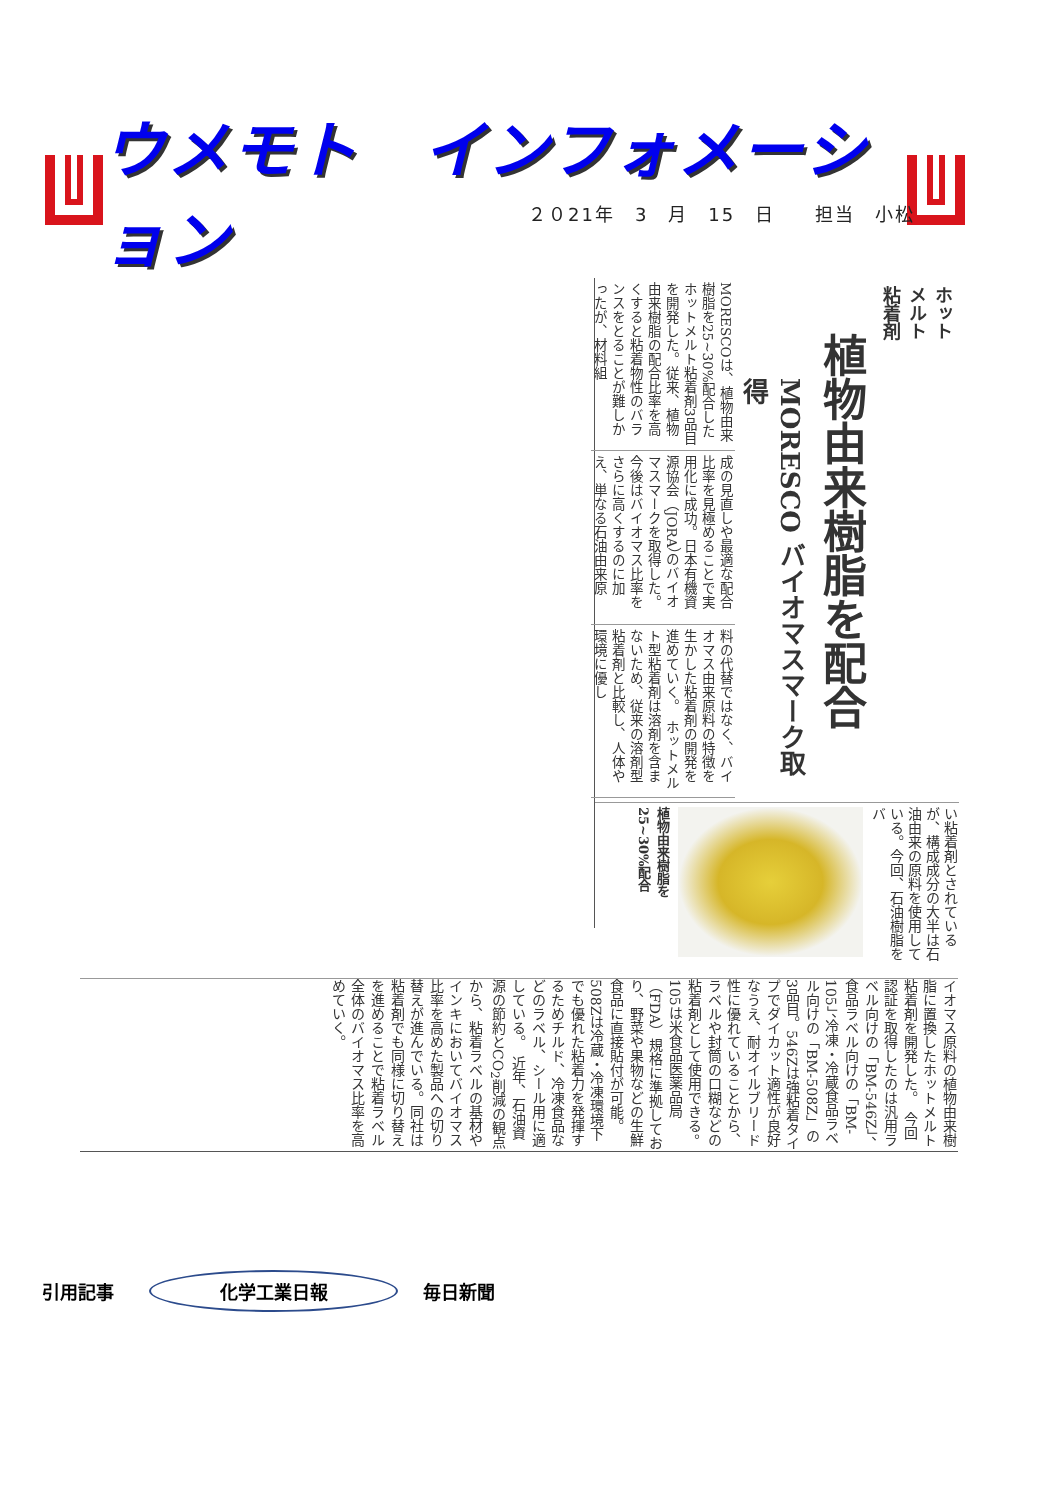ウメモト　インフォメーション
２０21年　3　月　15　日　　担当　小松
ホットメルト粘着剤
植物由来樹脂を配合
MORESCO バイオマスマーク取得
MORESCOは、植物由来樹脂を25~30%配合したホットメルト粘着剤3品目を開発した。従来、植物由来樹脂の配合比率を高くすると粘着物性のバランスをとることが難しかったが、材料組
成の見直しや最適な配合比率を見極めることで実用化に成功。日本有機資源協会（JORA）のバイオマスマークを取得した。今後はバイオマス比率をさらに高くするのに加え、単なる石油由来原
料の代替ではなく、バイオマス由来原料の特徴を生かした粘着剤の開発を進めていく。　ホットメルト型粘着剤は溶剤を含まないため、従来の溶剤型粘着剤と比較し、人体や環境に優し
い粘着剤とされているが、構成成分の大半は石油由来の原料を使用している。今回、石油樹脂をバ
植物由来樹脂を25~30%配合
イオマス原料の植物由来樹脂に置換したホットメルト粘着剤を開発した。　今回認証を取得したのは汎用ラベル向けの「BM-546Z」、食品ラベル向けの「BM-105」、冷凍・冷蔵食品ラベル向けの「BM-508Z」の3品目。546Zは強粘着タイプでダイカット適性が良好なうえ、耐オイルブリード性に優れていることから、ラベルや封筒の口糊などの粘着剤として使用できる。　105は米食品医薬品局（FDA）規格に準拠しており、野菜や果物などの生鮮食品に直接貼付が可能。508Zは冷蔵・冷凍環境下でも優れた粘着力を発揮するためチルド、冷凍食品などのラベル、シール用に適している。　近年、石油資源の節約とCO<sub>2</sub>削減の観点から、粘着ラベルの基材やインキにおいてバイオマス比率を高めた製品への切り替えが進んでいる。同社は粘着剤でも同様に切り替えを進めることで粘着ラベル全体のバイオマス比率を高めていく。
引用記事
化学工業日報
毎日新聞